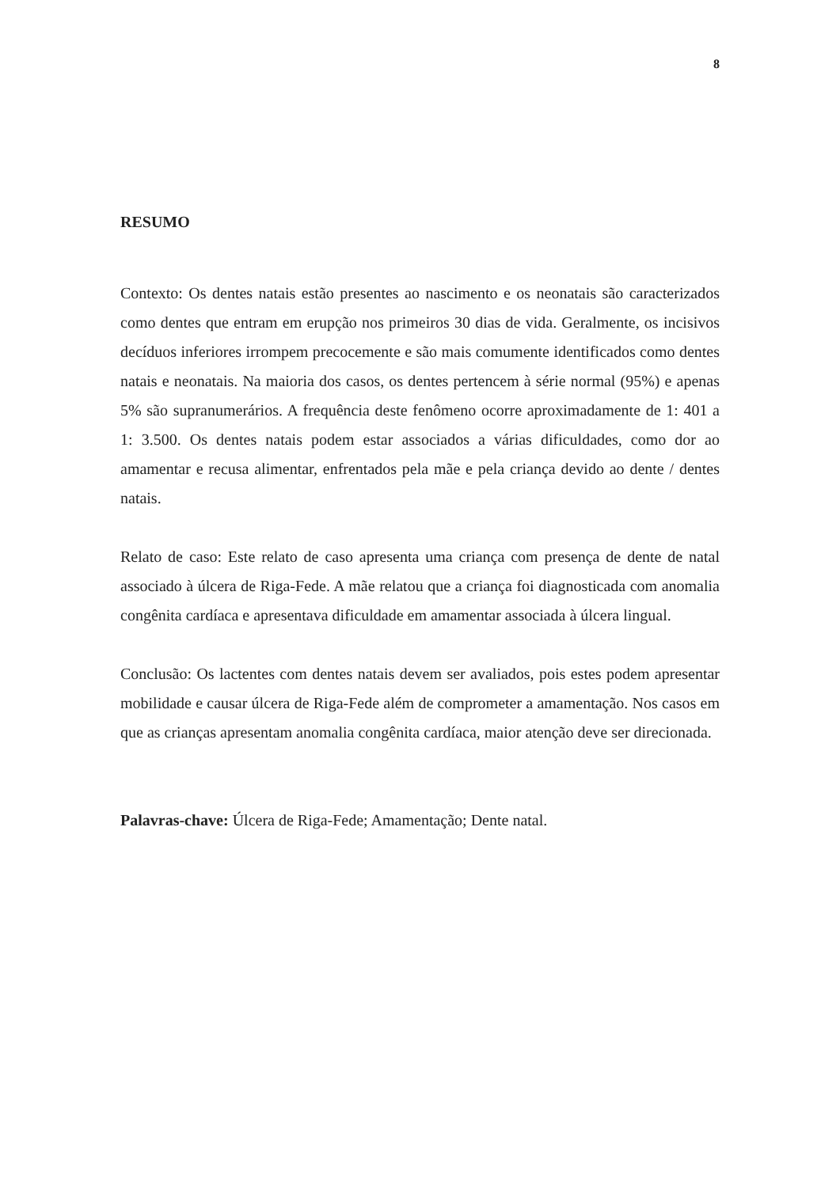8
RESUMO
Contexto: Os dentes natais estão presentes ao nascimento e os neonatais são caracterizados como dentes que entram em erupção nos primeiros 30 dias de vida. Geralmente, os incisivos decíduos inferiores irrompem precocemente e são mais comumente identificados como dentes natais e neonatais. Na maioria dos casos, os dentes pertencem à série normal (95%) e apenas 5% são supranumerários. A frequência deste fenômeno ocorre aproximadamente de 1: 401 a 1: 3.500. Os dentes natais podem estar associados a várias dificuldades, como dor ao amamentar e recusa alimentar, enfrentados pela mãe e pela criança devido ao dente / dentes natais.
Relato de caso: Este relato de caso apresenta uma criança com presença de dente de natal associado à úlcera de Riga-Fede. A mãe relatou que a criança foi diagnosticada com anomalia congênita cardíaca e apresentava dificuldade em amamentar associada à úlcera lingual.
Conclusão: Os lactentes com dentes natais devem ser avaliados, pois estes podem apresentar mobilidade e causar úlcera de Riga-Fede além de comprometer a amamentação. Nos casos em que as crianças apresentam anomalia congênita cardíaca, maior atenção deve ser direcionada.
Palavras-chave: Úlcera de Riga-Fede; Amamentação; Dente natal.